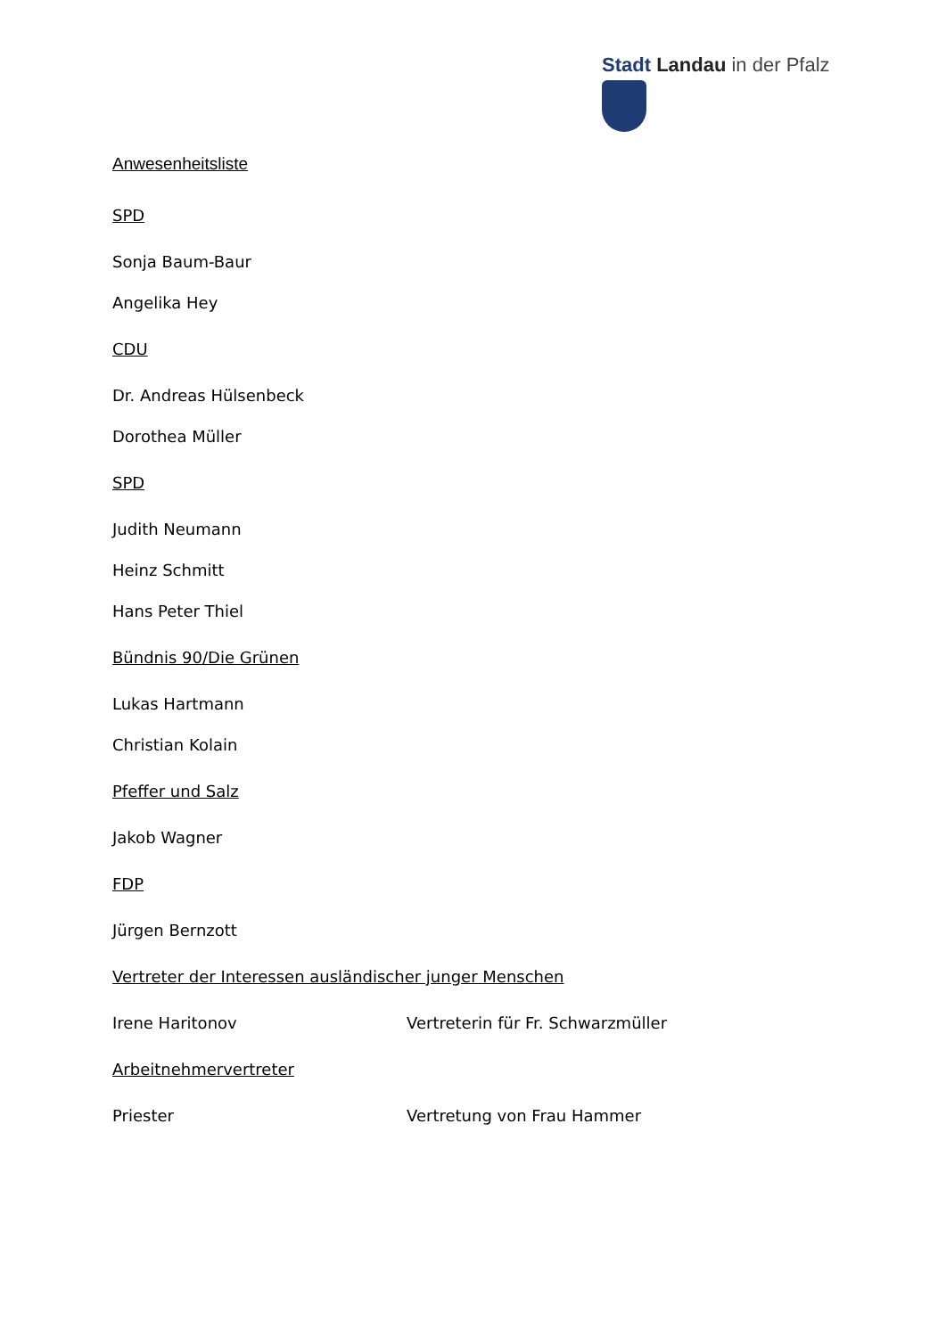Stadt Landau in der Pfalz
Anwesenheitsliste
SPD
Sonja Baum-Baur
Angelika Hey
CDU
Dr. Andreas Hülsenbeck
Dorothea Müller
SPD
Judith Neumann
Heinz Schmitt
Hans Peter Thiel
Bündnis 90/Die Grünen
Lukas Hartmann
Christian Kolain
Pfeffer und Salz
Jakob Wagner
FDP
Jürgen Bernzott
Vertreter der Interessen ausländischer junger Menschen
Irene Haritonov Vertreterin für Fr. Schwarzmüller
Arbeitnehmervertreter
Priester Vertretung von Frau Hammer